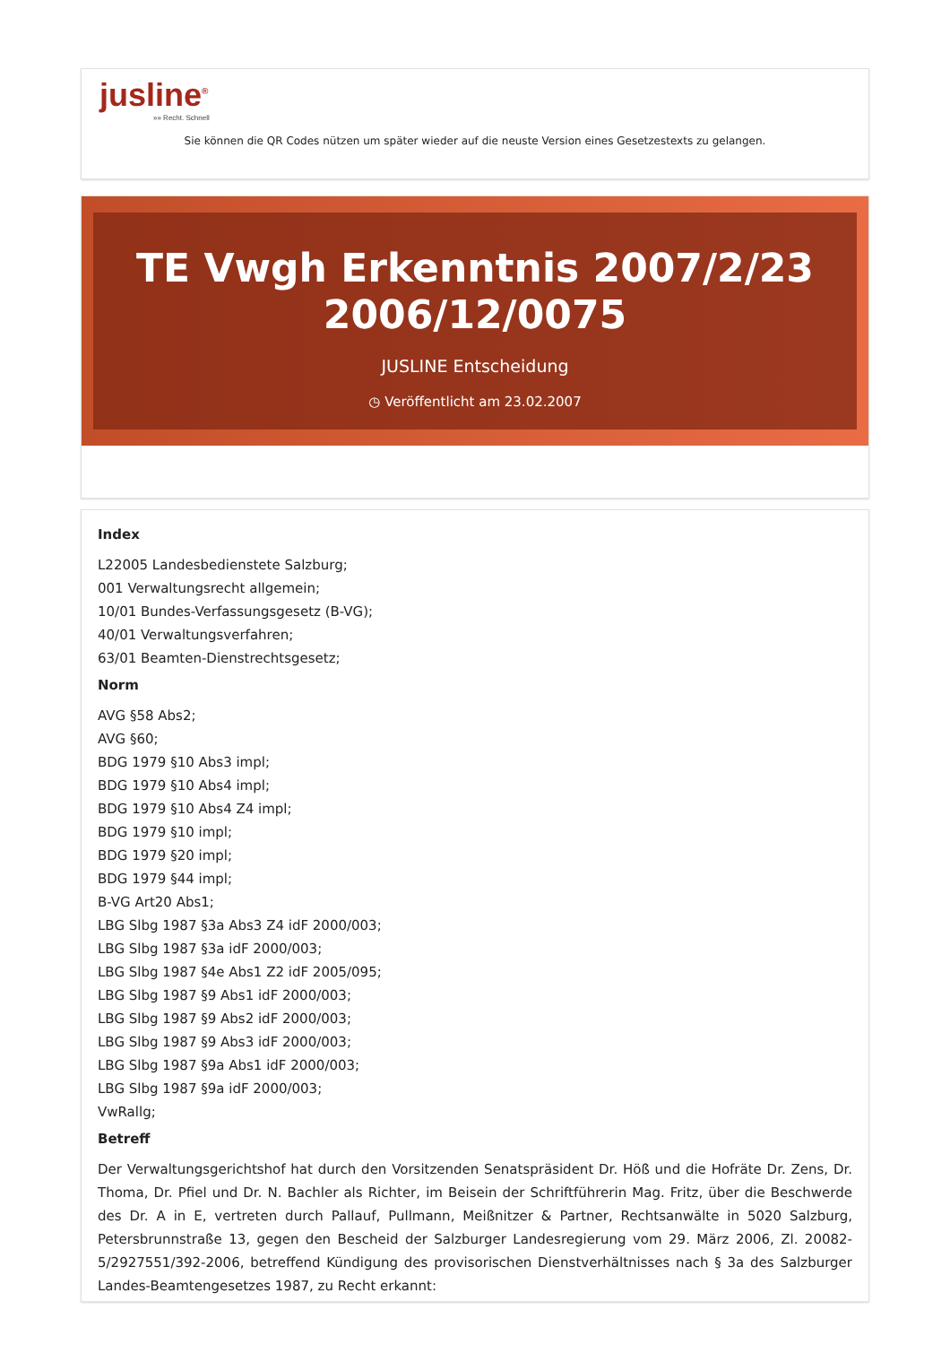jusline<sup>®</sup>
»» Recht. Schnell
Sie können die QR Codes nützen um später wieder auf die neuste Version eines Gesetzestexts zu gelangen.
TE Vwgh Erkenntnis 2007/2/23 2006/12/0075
JUSLINE Entscheidung
◷ Veröffentlicht am 23.02.2007
Index
L22005 Landesbedienstete Salzburg;
001 Verwaltungsrecht allgemein;
10/01 Bundes-Verfassungsgesetz (B-VG);
40/01 Verwaltungsverfahren;
63/01 Beamten-Dienstrechtsgesetz;
Norm
AVG §58 Abs2;
AVG §60;
BDG 1979 §10 Abs3 impl;
BDG 1979 §10 Abs4 impl;
BDG 1979 §10 Abs4 Z4 impl;
BDG 1979 §10 impl;
BDG 1979 §20 impl;
BDG 1979 §44 impl;
B-VG Art20 Abs1;
LBG Slbg 1987 §3a Abs3 Z4 idF 2000/003;
LBG Slbg 1987 §3a idF 2000/003;
LBG Slbg 1987 §4e Abs1 Z2 idF 2005/095;
LBG Slbg 1987 §9 Abs1 idF 2000/003;
LBG Slbg 1987 §9 Abs2 idF 2000/003;
LBG Slbg 1987 §9 Abs3 idF 2000/003;
LBG Slbg 1987 §9a Abs1 idF 2000/003;
LBG Slbg 1987 §9a idF 2000/003;
VwRallg;
Betreff
Der Verwaltungsgerichtshof hat durch den Vorsitzenden Senatspräsident Dr. Höß und die Hofräte Dr. Zens, Dr. Thoma, Dr. Pfiel und Dr. N. Bachler als Richter, im Beisein der Schriftführerin Mag. Fritz, über die Beschwerde des Dr. A in E, vertreten durch Pallauf, Pullmann, Meißnitzer & Partner, Rechtsanwälte in 5020 Salzburg, Petersbrunnstraße 13, gegen den Bescheid der Salzburger Landesregierung vom 29. März 2006, Zl. 20082-5/2927551/392-2006, betreffend Kündigung des provisorischen Dienstverhältnisses nach § 3a des Salzburger Landes-Beamtengesetzes 1987, zu Recht erkannt: